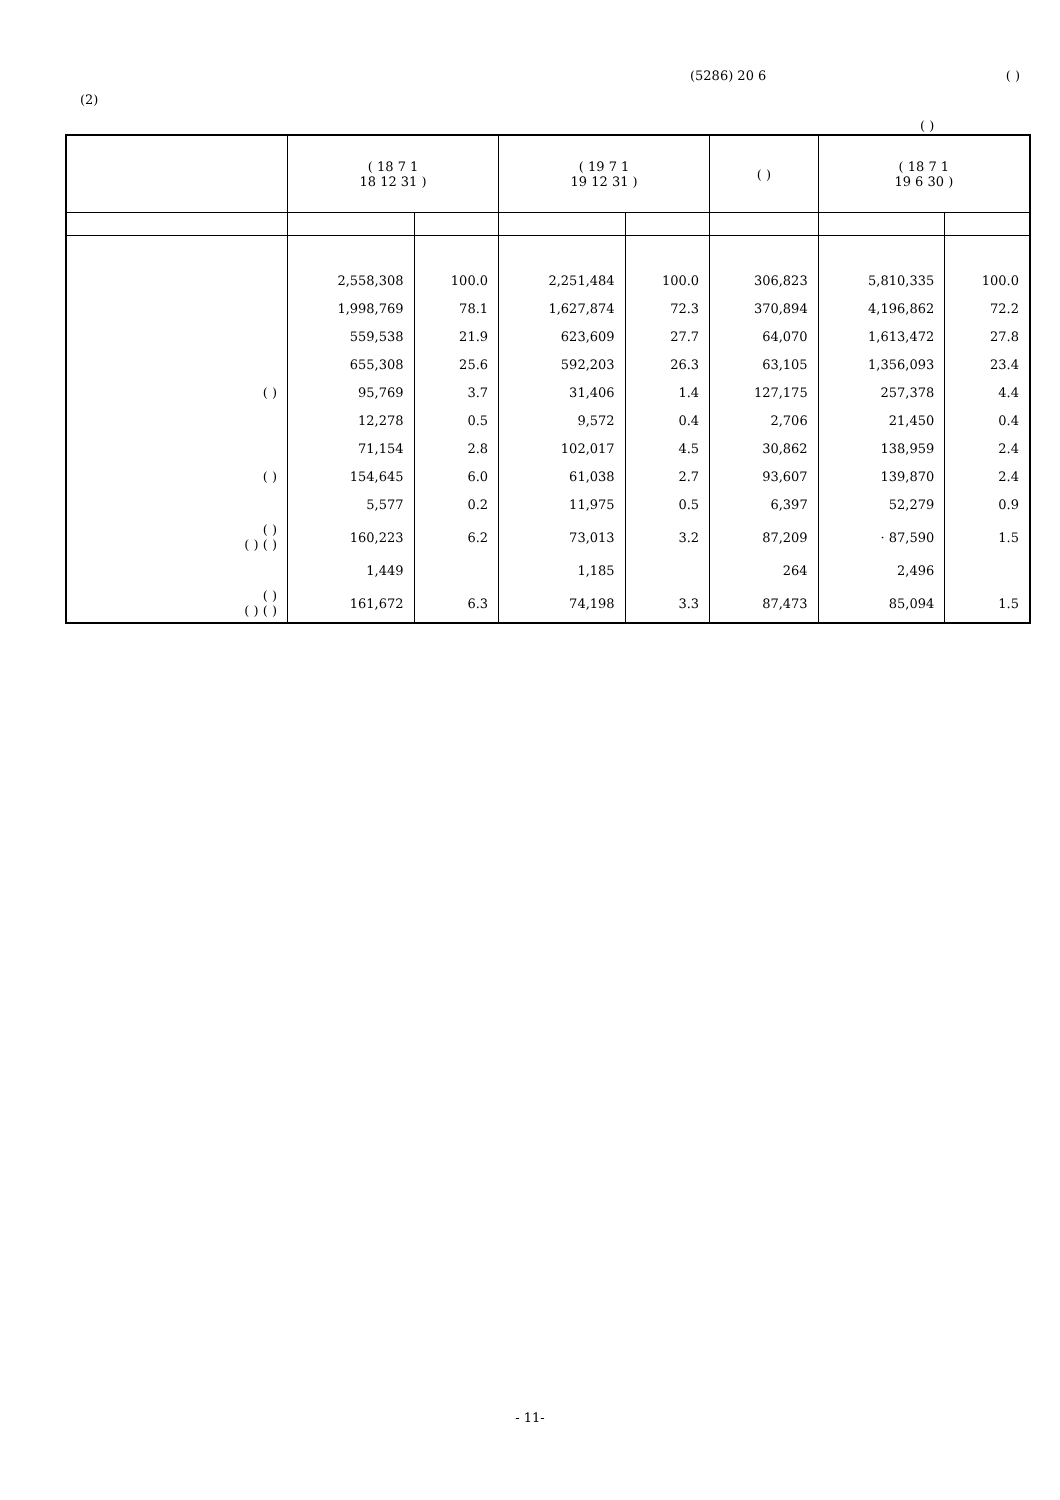(5286) 20 6 ( )
(2)
( )
| | ( 18 7 1 18 12 31 ) | | ( 19 7 1 19 12 31 ) | | ( ) | ( 18 7 1 19 6 30 ) | |
| --- | --- | --- | --- | --- | --- | --- | --- |
| | 2,558,308 | 100.0 | 2,251,484 | 100.0 | 306,823 | 5,810,335 | 100.0 |
| | 1,998,769 | 78.1 | 1,627,874 | 72.3 | 370,894 | 4,196,862 | 72.2 |
| | 559,538 | 21.9 | 623,609 | 27.7 | 64,070 | 1,613,472 | 27.8 |
| | 655,308 | 25.6 | 592,203 | 26.3 | 63,105 | 1,356,093 | 23.4 |
| ( ) | 95,769 | 3.7 | 31,406 | 1.4 | 127,175 | 257,378 | 4.4 |
| | 12,278 | 0.5 | 9,572 | 0.4 | 2,706 | 21,450 | 0.4 |
| | 71,154 | 2.8 | 102,017 | 4.5 | 30,862 | 138,959 | 2.4 |
| ( ) | 154,645 | 6.0 | 61,038 | 2.7 | 93,607 | 139,870 | 2.4 |
| | 5,577 | 0.2 | 11,975 | 0.5 | 6,397 | 52,279 | 0.9 |
| ( ) ( ) ( ) | 160,223 | 6.2 | 73,013 | 3.2 | 87,209 | · 87,590 | 1.5 |
| | 1,449 | | 1,185 | | 264 | 2,496 | |
| ( ) ( ) ( ) | 161,672 | 6.3 | 74,198 | 3.3 | 87,473 | 85,094 | 1.5 |
- 11-